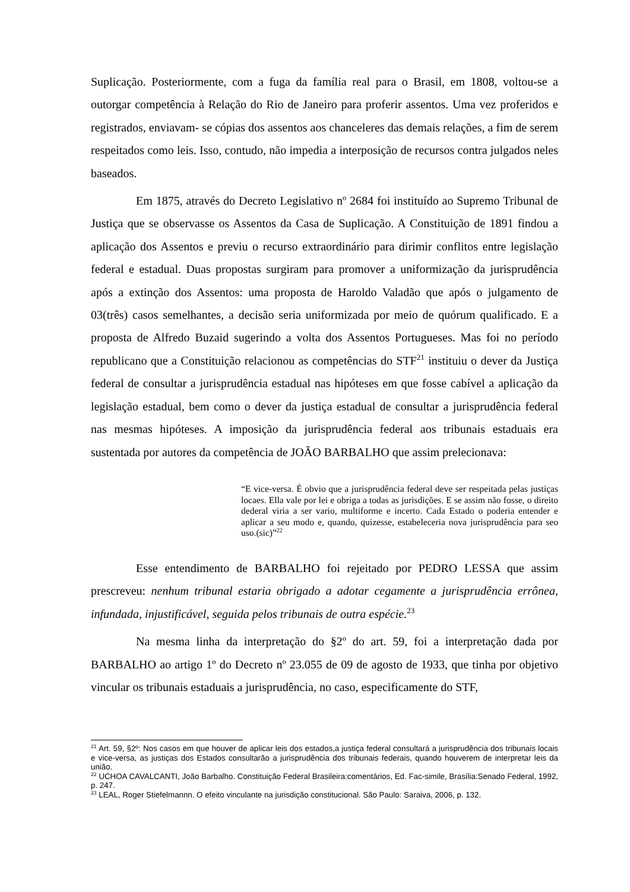Suplicação. Posteriormente, com a fuga da família real para o Brasil, em 1808, voltou-se a outorgar competência à Relação do Rio de Janeiro para proferir assentos. Uma vez proferidos e registrados, enviavam- se cópias dos assentos aos chanceleres das demais relações, a fim de serem respeitados como leis. Isso, contudo, não impedia a interposição de recursos contra julgados neles baseados.
Em 1875, através do Decreto Legislativo nº 2684 foi instituído ao Supremo Tribunal de Justiça que se observasse os Assentos da Casa de Suplicação. A Constituição de 1891 findou a aplicação dos Assentos e previu o recurso extraordinário para dirimir conflitos entre legislação federal e estadual. Duas propostas surgiram para promover a uniformização da jurisprudência após a extinção dos Assentos: uma proposta de Haroldo Valadão que após o julgamento de 03(três) casos semelhantes, a decisão seria uniformizada por meio de quórum qualificado. E a proposta de Alfredo Buzaid sugerindo a volta dos Assentos Portugueses. Mas foi no período republicano que a Constituição relacionou as competências do STF<sup>21</sup> instituiu o dever da Justiça federal de consultar a jurisprudência estadual nas hipóteses em que fosse cabível a aplicação da legislação estadual, bem como o dever da justiça estadual de consultar a jurisprudência federal nas mesmas hipóteses. A imposição da jurisprudência federal aos tribunais estaduais era sustentada por autores da competência de JOÃO BARBALHO que assim prelecionava:
“E vice-versa. É obvio que a jurisprudência federal deve ser respeitada pelas justiças locaes. Ella vale por lei e obriga a todas as jurisdições. E se assim não fosse, o direito dederal viria a ser vario, multiforme e incerto. Cada Estado o poderia entender e aplicar a seu modo e, quando, quizesse, estabeleceria nova jurisprudência para seo uso.(sic)”<sup>22</sup>
Esse entendimento de BARBALHO foi rejeitado por PEDRO LESSA que assim prescreveu: nenhum tribunal estaria obrigado a adotar cegamente a jurisprudência errônea, infundada, injustificável, seguida pelos tribunais de outra espécie.<sup>23</sup>
Na mesma linha da interpretação do §2º do art. 59, foi a interpretação dada por BARBALHO ao artigo 1º do Decreto nº 23.055 de 09 de agosto de 1933, que tinha por objetivo vincular os tribunais estaduais a jurisprudência, no caso, especificamente do STF,
<sup>21</sup> Art. 59, §2º: Nos casos em que houver de aplicar leis dos estados,a justiça federal consultará a jurisprudência dos tribunais locais e vice-versa, as justiças dos Estados consultarão a jurisprudência dos tribunais federais, quando houverem de interpretar leis da união.
<sup>22</sup> UCHOA CAVALCANTI, João Barbalho. Constituição Federal Brasileira:comentários, Ed. Fac-simile, Brasília:Senado Federal, 1992, p. 247.
<sup>23</sup> LEAL, Roger Stiefelmannn. O efeito vinculante na jurisdição constitucional. São Paulo: Saraiva, 2006, p. 132.